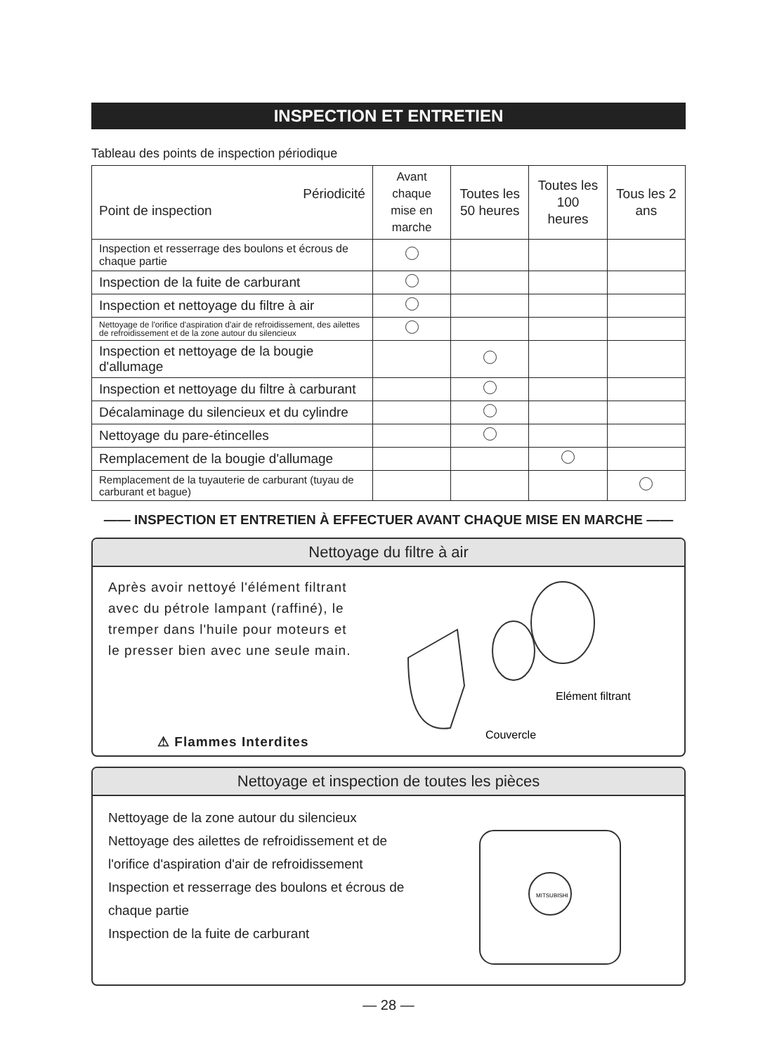INSPECTION ET ENTRETIEN
Tableau des points de inspection périodique
| Périodicité Point de inspection | Avant chaque mise en marche | Toutes les 50 heures | Toutes les 100 heures | Tous les 2 ans |
| --- | --- | --- | --- | --- |
| Inspection et resserrage des boulons et écrous de chaque partie | | | | |
| Inspection de la fuite de carburant | | | | |
| Inspection et nettoyage du filtre à air | | | | |
| Nettoyage de l'orifice d'aspiration d'air de refroidissement, des ailettes de refroidissement et de la zone autour du silencieux | | | | |
| Inspection et nettoyage de la bougie d'allumage | | | | |
| Inspection et nettoyage du filtre à carburant | | | | |
| Décalaminage du silencieux et du cylindre | | | | |
| Nettoyage du pare-étincelles | | | | |
| Remplacement de la bougie d'allumage | | | | |
| Remplacement de la tuyauterie de carburant (tuyau de carburant et bague) | | | | |
—— INSPECTION ET ENTRETIEN À EFFECTUER AVANT CHAQUE MISE EN MARCHE ——
Nettoyage du filtre à air
Après avoir nettoyé l'élément filtrant avec du pétrole lampant (raffiné), le tremper dans l'huile pour moteurs et le presser bien avec une seule main.
⚠ Flammes Interdites
Elément filtrant
Couvercle
Nettoyage et inspection de toutes les pièces
Nettoyage de la zone autour du silencieux
Nettoyage des ailettes de refroidissement et de l'orifice d'aspiration d'air de refroidissement
Inspection et resserrage des boulons et écrous de chaque partie
Inspection de la fuite de carburant
MITSUBISHI
— 28 —